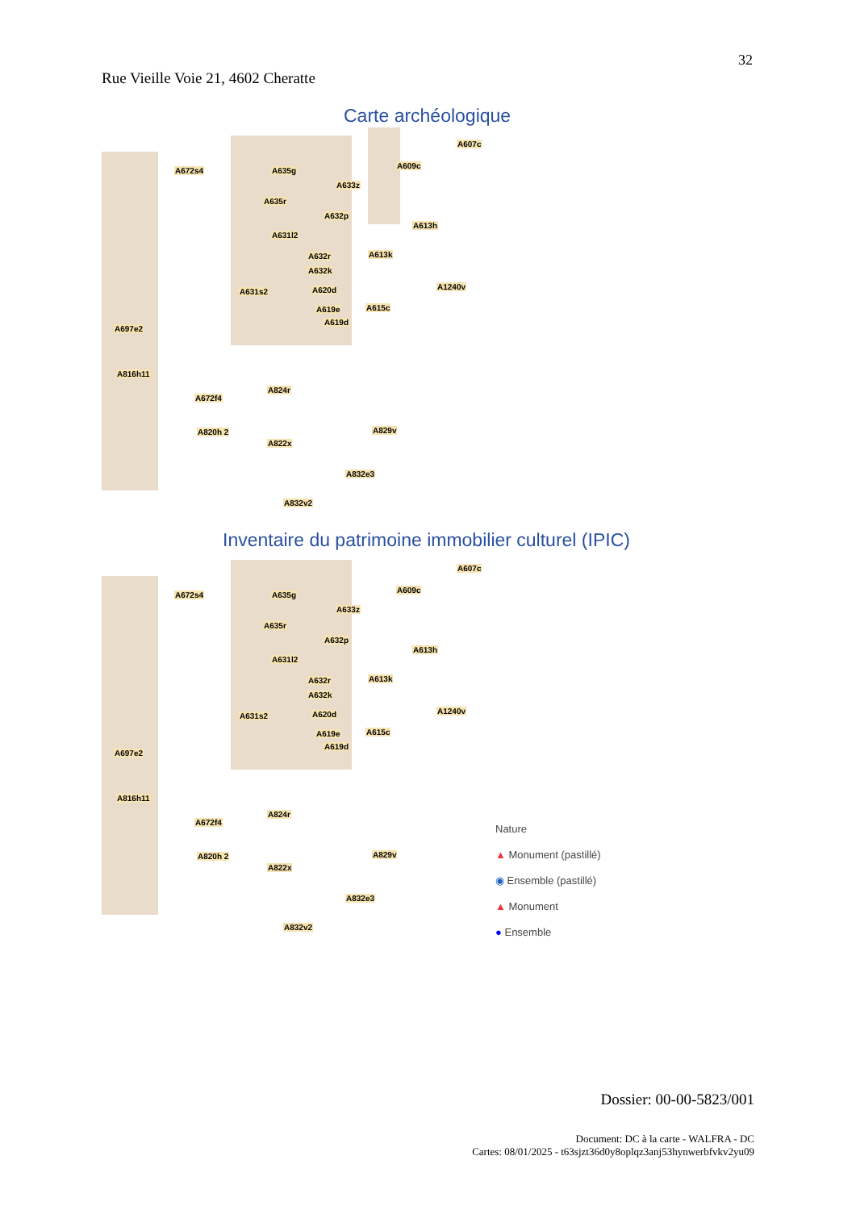32
Rue Vieille Voie 21, 4602 Cheratte
Carte archéologique
A672s4 A635g
A607c
A609c
A633z
A635r
A632p
A631l2
A613h
A632r
A632k
A613k
A631s2 A620d A1240v
A619e
A619d
A615c
A697e2
A816h11
A672f4
A824r
A820h 2 A829v
A822x
A832e3
A832v2
Inventaire du patrimoine immobilier culturel (IPIC)
A672s4 A635g
A607c
A609c
A633z
A635r
A632p
A631l2
A613h
A632r
A632k
A613k
A631s2 A620d A1240v
A619e
A619d
A615c
A697e2
A816h11
A672f4
A824r
A820h 2 A829v
A822x
A832e3
A832v2
Nature
▲ Monument (pastillé)
◉ Ensemble (pastillé)
▲ Monument
● Ensemble
Dossier: 00-00-5823/001
Document: DC à la carte - WALFRA - DC
Cartes: 08/01/2025 - t63sjzt36d0y8oplqz3anj53hynwerbfvkv2yu09